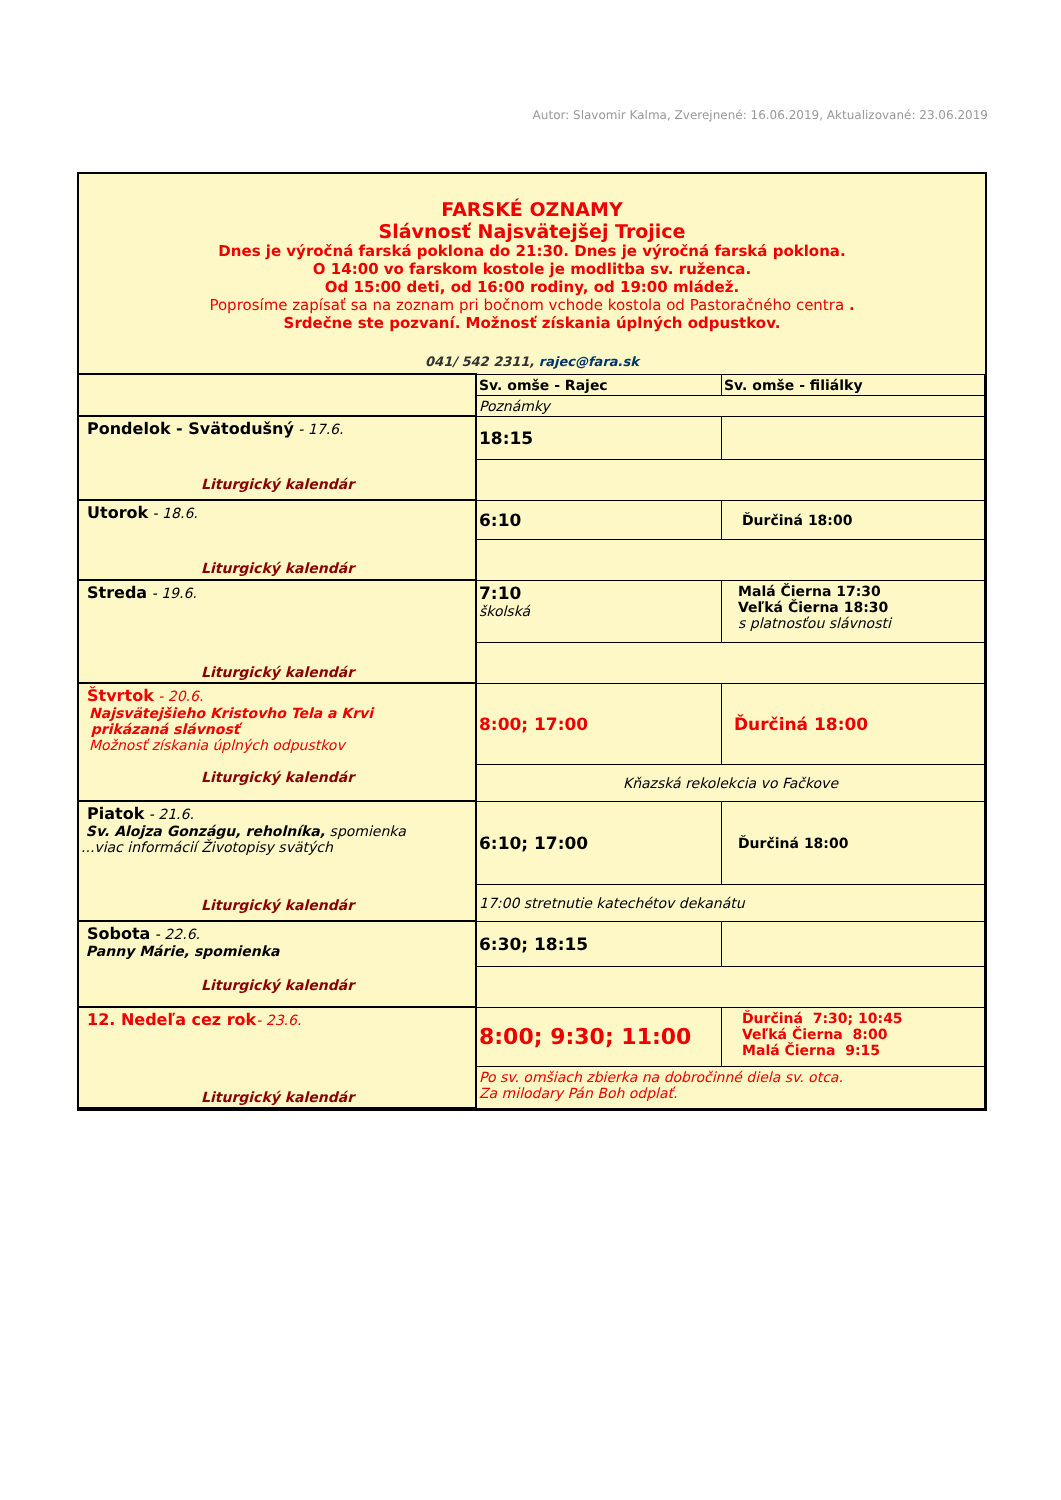Autor: Slavomir Kalma, Zverejnené: 16.06.2019, Aktualizované: 23.06.2019
FARSKÉ OZNAMY
Slávnosť Najsvätejšej Trojice
Dnes je výročná farská poklona do 21:30. Dnes je výročná farská poklona.
O 14:00 vo farskom kostole je modlitba sv. ruženca.
Od 15:00 deti, od 16:00 rodiny, od 19:00 mládež.
Poprosíme zapísať sa na zoznam pri bočnom vchode kostola od Pastoračného centra .
Srdečne ste pozvaní. Možnosť získania úplných odpustkov.
041/ 542 2311, rajec@fara.sk
| | Sv. omše - Rajec | Sv. omše - filiálky |
| | Poznámky | |
| Pondelok - Svätodušný - 17.6. Liturgický kalendár | 18:15 | |
| Utorok - 18.6. Liturgický kalendár | 6:10 | Ďurčiná 18:00 |
| Streda - 19.6. Liturgický kalendár | 7:10 školská | Malá Čierna 17:30 Veľká Čierna 18:30 s platnosťou slávnosti |
| Štvrtok - 20.6. Najsvätejšieho Kristovho Tela a Krvi prikázaná slávnosť Možnosť získania úplných odpustkov Liturgický kalendár | 8:00; 17:00 | Ďurčiná 18:00 |
| | Kňazská rekolekcia vo Fačkove | |
| Piatok - 21.6. Sv. Alojza Gonzágu, reholníka, spomienka ...viac informácií Životopisy svätých Liturgický kalendár | 6:10; 17:00 | Ďurčiná 18:00 |
| | 17:00 stretnutie katechétov dekanátu | |
| Sobota - 22.6. Panny Márie, spomienka Liturgický kalendár | 6:30; 18:15 | |
| 12. Nedeľa cez rok - 23.6. Liturgický kalendár | 8:00; 9:30; 11:00 | Ďurčiná 7:30; 10:45 Veľká Čierna 8:00 Malá Čierna 9:15 |
| | Po sv. omšiach zbierka na dobročinné diela sv. otca. Za milodary Pán Boh odplať. | |